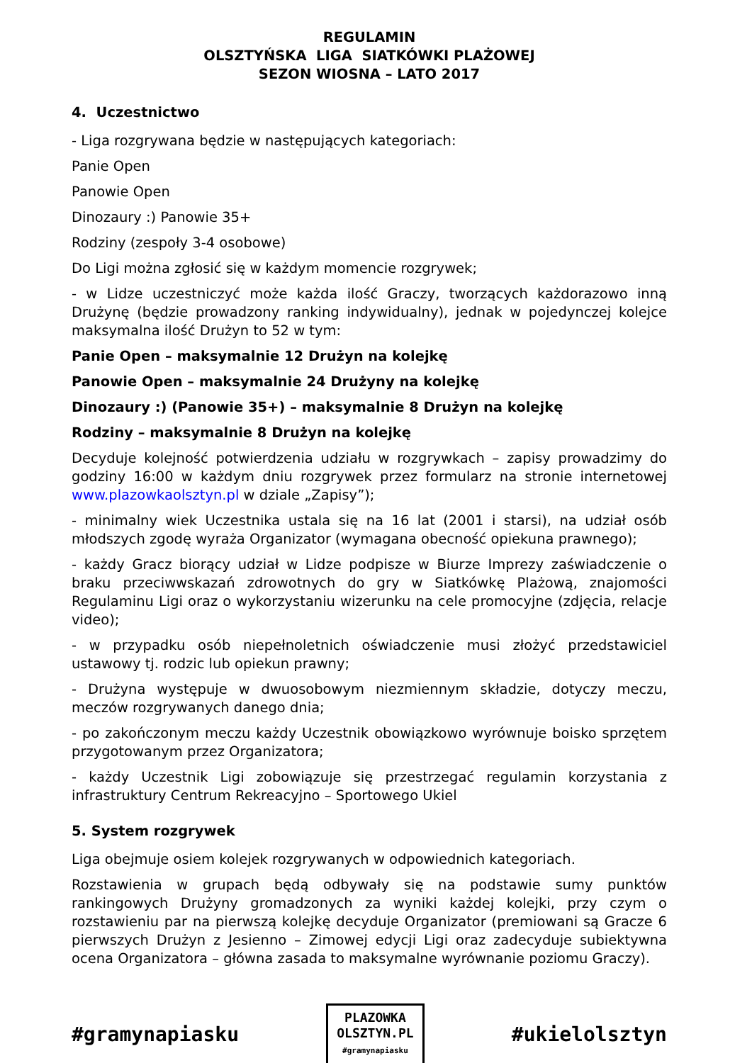REGULAMIN
OLSZTYŃSKA LIGA SIATKÓWKI PLAŻOWEJ
SEZON WIOSNA – LATO 2017
4. Uczestnictwo
- Liga rozgrywana będzie w następujących kategoriach:
Panie Open
Panowie Open
Dinozaury :) Panowie 35+
Rodziny (zespoły 3-4 osobowe)
Do Ligi można zgłosić się w każdym momencie rozgrywek;
- w Lidze uczestniczyć może każda ilość Graczy, tworzących każdorazowo inną Drużynę (będzie prowadzony ranking indywidualny), jednak w pojedynczej kolejce maksymalna ilość Drużyn to 52 w tym:
Panie Open – maksymalnie 12 Drużyn na kolejkę
Panowie Open – maksymalnie 24 Drużyny na kolejkę
Dinozaury :) (Panowie 35+) – maksymalnie 8 Drużyn na kolejkę
Rodziny – maksymalnie 8 Drużyn na kolejkę
Decyduje kolejność potwierdzenia udziału w rozgrywkach – zapisy prowadzimy do godziny 16:00 w każdym dniu rozgrywek przez formularz na stronie internetowej www.plazowkaolsztyn.pl w dziale „Zapisy”);
- minimalny wiek Uczestnika ustala się na 16 lat (2001 i starsi), na udział osób młodszych zgodę wyraża Organizator (wymagana obecność opiekuna prawnego);
- każdy Gracz biorący udział w Lidze podpisze w Biurze Imprezy zaświadczenie o braku przeciwwskazań zdrowotnych do gry w Siatkówkę Plażową, znajomości Regulaminu Ligi oraz o wykorzystaniu wizerunku na cele promocyjne (zdjęcia, relacje video);
- w przypadku osób niepełnoletnich oświadczenie musi złożyć przedstawiciel ustawowy tj. rodzic lub opiekun prawny;
- Drużyna występuje w dwuosobowym niezmiennym składzie, dotyczy meczu, meczów rozgrywanych danego dnia;
- po zakończonym meczu każdy Uczestnik obowiązkowo wyrównuje boisko sprzętem przygotowanym przez Organizatora;
- każdy Uczestnik Ligi zobowiązuje się przestrzegać regulamin korzystania z infrastruktury Centrum Rekreacyjno – Sportowego Ukiel
5. System rozgrywek
Liga obejmuje osiem kolejek rozgrywanych w odpowiednich kategoriach.
Rozstawienia w grupach będą odbywały się na podstawie sumy punktów rankingowych Drużyny gromadzonych za wyniki każdej kolejki, przy czym o rozstawieniu par na pierwszą kolejkę decyduje Organizator (premiowani są Gracze 6 pierwszych Drużyn z Jesienno – Zimowej edycji Ligi oraz zadecyduje subiektywna ocena Organizatora – główna zasada to maksymalne wyrównanie poziomu Graczy).
#gramynapiasku
PLAZOWKA
OLSZTYN.PL
#gramynapiasku
#ukielolsztyn